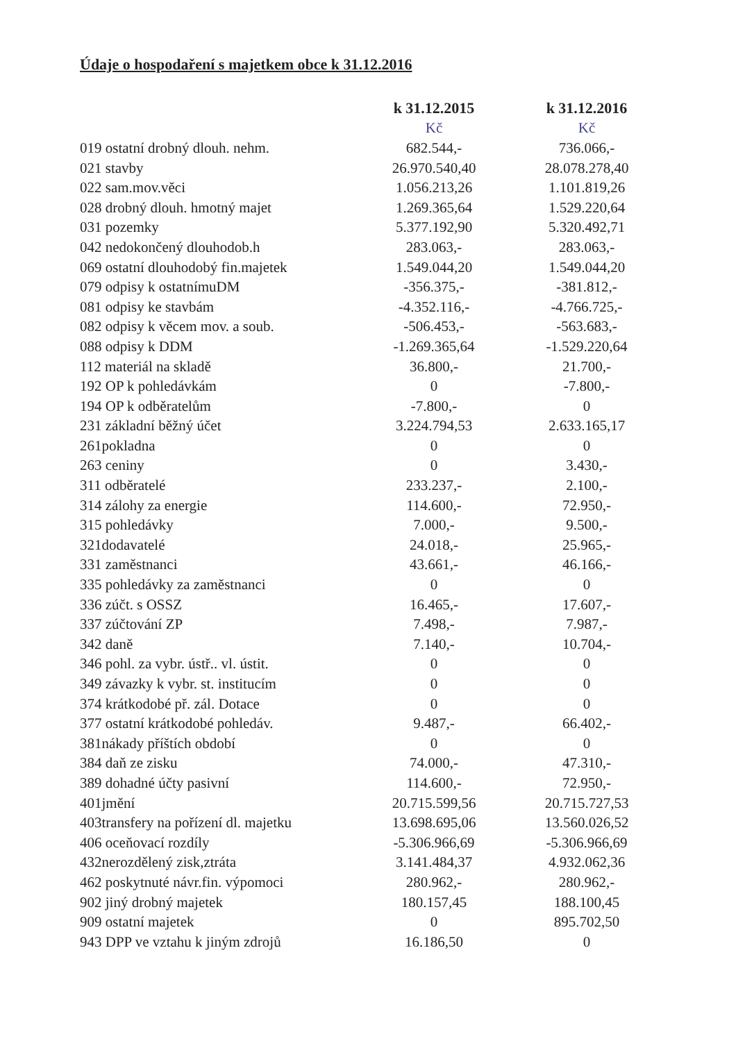Údaje o hospodaření s majetkem obce k 31.12.2016
| | k 31.12.2015 | k 31.12.2016 |
| --- | --- | --- |
| | Kč | Kč |
| 019 ostatní drobný dlouh. nehm. | 682.544,- | 736.066,- |
| 021 stavby | 26.970.540,40 | 28.078.278,40 |
| 022 sam.mov.věci | 1.056.213,26 | 1.101.819,26 |
| 028 drobný dlouh. hmotný majet | 1.269.365,64 | 1.529.220,64 |
| 031 pozemky | 5.377.192,90 | 5.320.492,71 |
| 042 nedokončený dlouhodob.h | 283.063,- | 283.063,- |
| 069 ostatní dlouhodobý fin.majetek | 1.549.044,20 | 1.549.044,20 |
| 079 odpisy k ostatnímuDM | -356.375,- | -381.812,- |
| 081 odpisy ke stavbám | -4.352.116,- | -4.766.725,- |
| 082 odpisy k věcem mov. a soub. | -506.453,- | -563.683,- |
| 088 odpisy k DDM | -1.269.365,64 | -1.529.220,64 |
| 112 materiál na skladě | 36.800,- | 21.700,- |
| 192 OP k pohledávkám | 0 | -7.800,- |
| 194 OP k odběratelům | -7.800,- | 0 |
| 231 základní běžný účet | 3.224.794,53 | 2.633.165,17 |
| 261pokladna | 0 | 0 |
| 263 ceniny | 0 | 3.430,- |
| 311 odběratelé | 233.237,- | 2.100,- |
| 314 zálohy za energie | 114.600,- | 72.950,- |
| 315 pohledávky | 7.000,- | 9.500,- |
| 321dodavatelé | 24.018,- | 25.965,- |
| 331 zaměstnanci | 43.661,- | 46.166,- |
| 335 pohledávky za zaměstnanci | 0 | 0 |
| 336 zúčt. s OSSZ | 16.465,- | 17.607,- |
| 337 zúčtování ZP | 7.498,- | 7.987,- |
| 342 daně | 7.140,- | 10.704,- |
| 346 pohl. za vybr. ústř.. vl. ústit. | 0 | 0 |
| 349 závazky k vybr. st. institucím | 0 | 0 |
| 374 krátkodobé př. zál. Dotace | 0 | 0 |
| 377 ostatní krátkodobé pohledáv. | 9.487,- | 66.402,- |
| 381nákady příštích období | 0 | 0 |
| 384 daň ze zisku | 74.000,- | 47.310,- |
| 389 dohadné účty pasivní | 114.600,- | 72.950,- |
| 401jmění | 20.715.599,56 | 20.715.727,53 |
| 403transfery na pořízení dl. majetku | 13.698.695,06 | 13.560.026,52 |
| 406 oceňovací rozdíly | -5.306.966,69 | -5.306.966,69 |
| 432nerozdělený zisk,ztráta | 3.141.484,37 | 4.932.062,36 |
| 462 poskytnuté návr.fin. výpomoci | 280.962,- | 280.962,- |
| 902 jiný drobný majetek | 180.157,45 | 188.100,45 |
| 909 ostatní majetek | 0 | 895.702,50 |
| 943 DPP ve vztahu k jiným zdrojů | 16.186,50 | 0 |